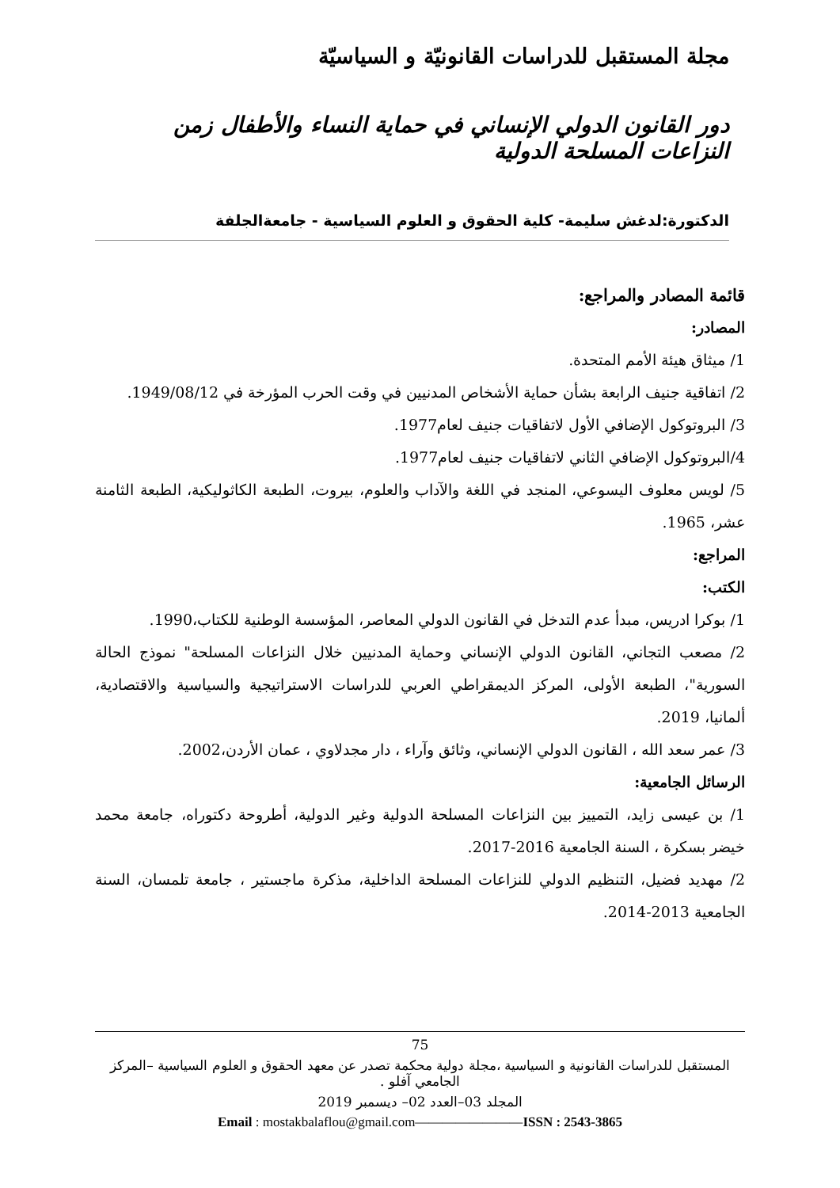مجلة المستقبل للدراسات القانونيّة و السياسيّة
دور القانون الدولي الإنساني في حماية النساء والأطفال زمن النزاعات المسلحة الدولية
الدكتورة:لدغش سليمة- كلية الحقوق و العلوم السياسية - جامعةالجلفة
قائمة المصادر والمراجع:
المصادر:
1/ ميثاق هيئة الأمم المتحدة.
2/ اتفاقية جنيف الرابعة بشأن حماية الأشخاص المدنيين في وقت الحرب المؤرخة في 1949/08/12.
3/ البروتوكول الإضافي الأول لاتفاقيات جنيف لعام1977.
4/البروتوكول الإضافي الثاني لاتفاقيات جنيف لعام1977.
5/ لويس معلوف اليسوعي، المنجد في اللغة والآداب والعلوم، بيروت، الطبعة الكاثوليكية، الطبعة الثامنة عشر، 1965.
المراجع:
الكتب:
1/ بوكرا ادريس، مبدأ عدم التدخل في القانون الدولي المعاصر، المؤسسة الوطنية للكتاب،1990.
2/ مصعب التجاني، القانون الدولي الإنساني وحماية المدنيين خلال النزاعات المسلحة" نموذج الحالة السورية"، الطبعة الأولى، المركز الديمقراطي العربي للدراسات الاستراتيجية والسياسية والاقتصادية، ألمانيا، 2019.
3/ عمر سعد الله ، القانون الدولي الإنساني، وثائق وآراء ، دار مجدلاوي ، عمان الأردن،2002.
الرسائل الجامعية:
1/ بن عيسى زايد، التمييز بين النزاعات المسلحة الدولية وغير الدولية، أطروحة دكتوراه، جامعة محمد خيضر بسكرة ، السنة الجامعية 2016-2017.
2/ مهديد فضيل، التنظيم الدولي للنزاعات المسلحة الداخلية، مذكرة ماجستير ، جامعة تلمسان، السنة الجامعية 2013-2014.
75
المستقبل للدراسات القانونية و السياسية ،مجلة دولية محكمة تصدر عن معهد الحقوق و العلوم السياسية –المركز الجامعي آفلو .
المجلد 03–العدد 02– ديسمبر 2019
Email : mostakbalaflou@gmail.com————————ISSN : 2543-3865